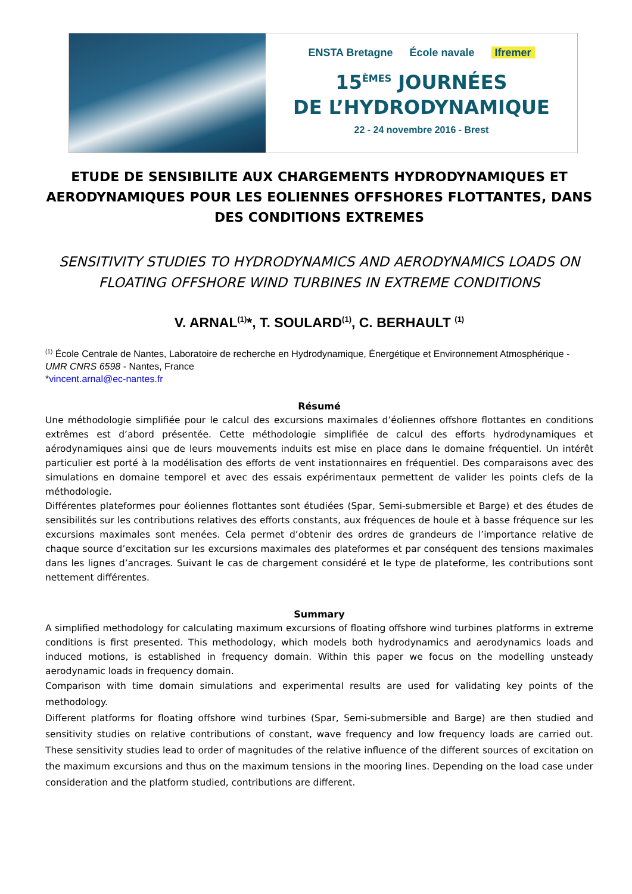ENSTA Bretagne École navale Ifremer
15<sup>ÈMES</sup> JOURNÉES
DE L’HYDRODYNAMIQUE
22 - 24 novembre 2016 - Brest
ETUDE DE SENSIBILITE AUX CHARGEMENTS HYDRODYNAMIQUES ET AERODYNAMIQUES POUR LES EOLIENNES OFFSHORES FLOTTANTES, DANS DES CONDITIONS EXTREMES
SENSITIVITY STUDIES TO HYDRODYNAMICS AND AERODYNAMICS LOADS ON FLOATING OFFSHORE WIND TURBINES IN EXTREME CONDITIONS
V. ARNAL<sup>(1)</sup>*, T. SOULARD<sup>(1)</sup>, C. BERHAULT <sup>(1)</sup>
<sup>(1)</sup> École Centrale de Nantes, Laboratoire de recherche en Hydrodynamique, Énergétique et Environnement Atmosphérique - UMR CNRS 6598 - Nantes, France
*vincent.arnal@ec-nantes.fr
Résumé
Une méthodologie simplifiée pour le calcul des excursions maximales d’éoliennes offshore flottantes en conditions extrêmes est d’abord présentée. Cette méthodologie simplifiée de calcul des efforts hydrodynamiques et aérodynamiques ainsi que de leurs mouvements induits est mise en place dans le domaine fréquentiel. Un intérêt particulier est porté à la modélisation des efforts de vent instationnaires en fréquentiel. Des comparaisons avec des simulations en domaine temporel et avec des essais expérimentaux permettent de valider les points clefs de la méthodologie.
Différentes plateformes pour éoliennes flottantes sont étudiées (Spar, Semi-submersible et Barge) et des études de sensibilités sur les contributions relatives des efforts constants, aux fréquences de houle et à basse fréquence sur les excursions maximales sont menées. Cela permet d’obtenir des ordres de grandeurs de l’importance relative de chaque source d’excitation sur les excursions maximales des plateformes et par conséquent des tensions maximales dans les lignes d’ancrages. Suivant le cas de chargement considéré et le type de plateforme, les contributions sont nettement différentes.
Summary
A simplified methodology for calculating maximum excursions of floating offshore wind turbines platforms in extreme conditions is first presented. This methodology, which models both hydrodynamics and aerodynamics loads and induced motions, is established in frequency domain. Within this paper we focus on the modelling unsteady aerodynamic loads in frequency domain.
Comparison with time domain simulations and experimental results are used for validating key points of the methodology.
Different platforms for floating offshore wind turbines (Spar, Semi-submersible and Barge) are then studied and sensitivity studies on relative contributions of constant, wave frequency and low frequency loads are carried out. These sensitivity studies lead to order of magnitudes of the relative influence of the different sources of excitation on the maximum excursions and thus on the maximum tensions in the mooring lines. Depending on the load case under consideration and the platform studied, contributions are different.